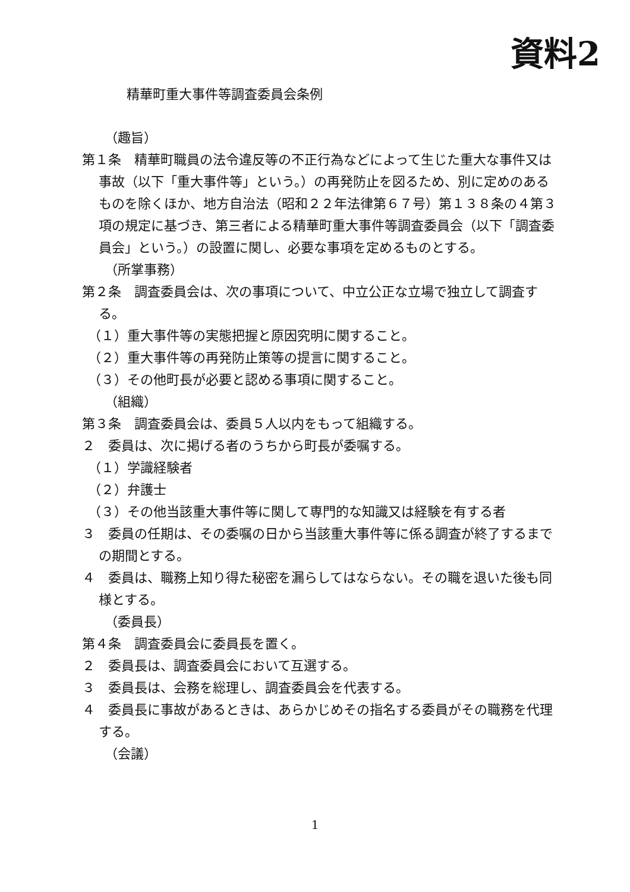資料2
精華町重大事件等調査委員会条例
（趣旨）
第１条　精華町職員の法令違反等の不正行為などによって生じた重大な事件又は事故（以下「重大事件等」という。）の再発防止を図るため、別に定めのあるものを除くほか、地方自治法（昭和２２年法律第６７号）第１３８条の４第３項の規定に基づき、第三者による精華町重大事件等調査委員会（以下「調査委員会」という。）の設置に関し、必要な事項を定めるものとする。
（所掌事務）
第２条　調査委員会は、次の事項について、中立公正な立場で独立して調査する。
（１）重大事件等の実態把握と原因究明に関すること。
（２）重大事件等の再発防止策等の提言に関すること。
（３）その他町長が必要と認める事項に関すること。
（組織）
第３条　調査委員会は、委員５人以内をもって組織する。
２　委員は、次に掲げる者のうちから町長が委嘱する。
（１）学識経験者
（２）弁護士
（３）その他当該重大事件等に関して専門的な知識又は経験を有する者
３　委員の任期は、その委嘱の日から当該重大事件等に係る調査が終了するまでの期間とする。
４　委員は、職務上知り得た秘密を漏らしてはならない。その職を退いた後も同様とする。
（委員長）
第４条　調査委員会に委員長を置く。
２　委員長は、調査委員会において互選する。
３　委員長は、会務を総理し、調査委員会を代表する。
４　委員長に事故があるときは、あらかじめその指名する委員がその職務を代理する。
（会議）
1